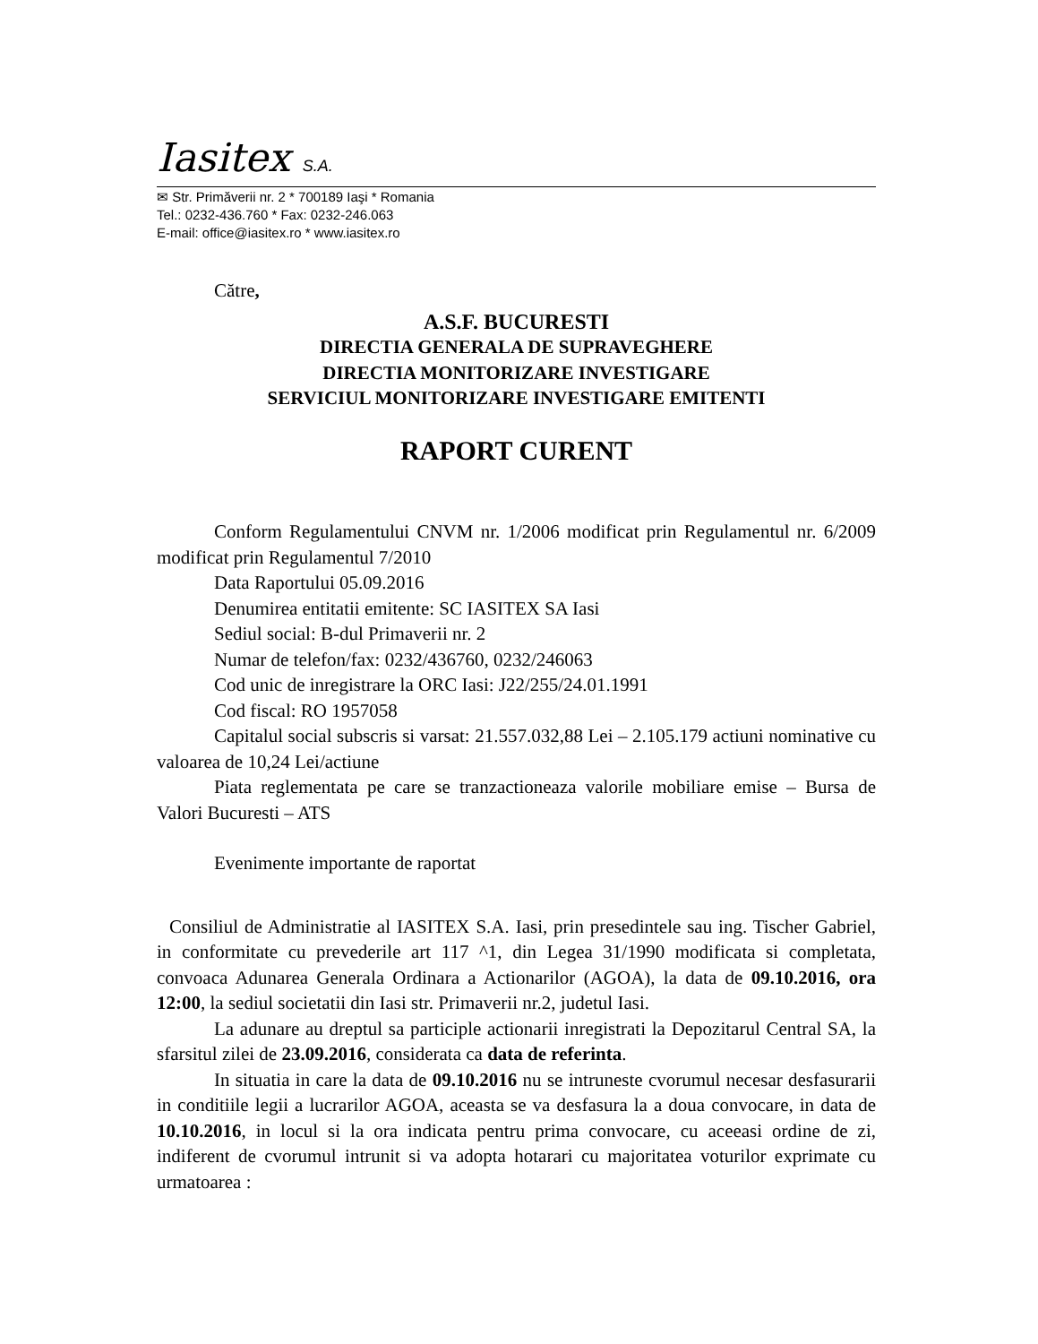Iasitex S.A.
✉ Str. Primăverii nr. 2 * 700189 Iaşi * Romania
Tel.: 0232-436.760 * Fax: 0232-246.063
E-mail: office@iasitex.ro * www.iasitex.ro
Către,
A.S.F. BUCURESTI
DIRECTIA GENERALA DE SUPRAVEGHERE
DIRECTIA MONITORIZARE INVESTIGARE
SERVICIUL MONITORIZARE INVESTIGARE EMITENTI
RAPORT CURENT
Conform Regulamentului CNVM nr. 1/2006 modificat prin Regulamentul nr. 6/2009 modificat prin Regulamentul 7/2010
Data Raportului 05.09.2016
Denumirea entitatii emitente: SC IASITEX SA Iasi
Sediul social: B-dul Primaverii nr. 2
Numar de telefon/fax: 0232/436760, 0232/246063
Cod unic de inregistrare la ORC Iasi: J22/255/24.01.1991
Cod fiscal: RO 1957058
Capitalul social subscris si varsat: 21.557.032,88 Lei – 2.105.179 actiuni nominative cu valoarea de 10,24 Lei/actiune
Piata reglementata pe care se tranzactioneaza valorile mobiliare emise – Bursa de Valori Bucuresti – ATS
Evenimente importante de raportat
Consiliul de Administratie al IASITEX S.A. Iasi, prin presedintele sau ing. Tischer Gabriel, in conformitate cu prevederile art 117 ^1, din Legea 31/1990 modificata si completata, convoaca Adunarea Generala Ordinara a Actionarilor (AGOA), la data de 09.10.2016, ora 12:00, la sediul societatii din Iasi str. Primaverii nr.2, judetul Iasi.
La adunare au dreptul sa participle actionarii inregistrati la Depozitarul Central SA, la sfarsitul zilei de 23.09.2016, considerata ca data de referinta.
In situatia in care la data de 09.10.2016 nu se intruneste cvorumul necesar desfasurarii in conditiile legii a lucrarilor AGOA, aceasta se va desfasura la a doua convocare, in data de 10.10.2016, in locul si la ora indicata pentru prima convocare, cu aceeasi ordine de zi, indiferent de cvorumul intrunit si va adopta hotarari cu majoritatea voturilor exprimate cu urmatoarea :